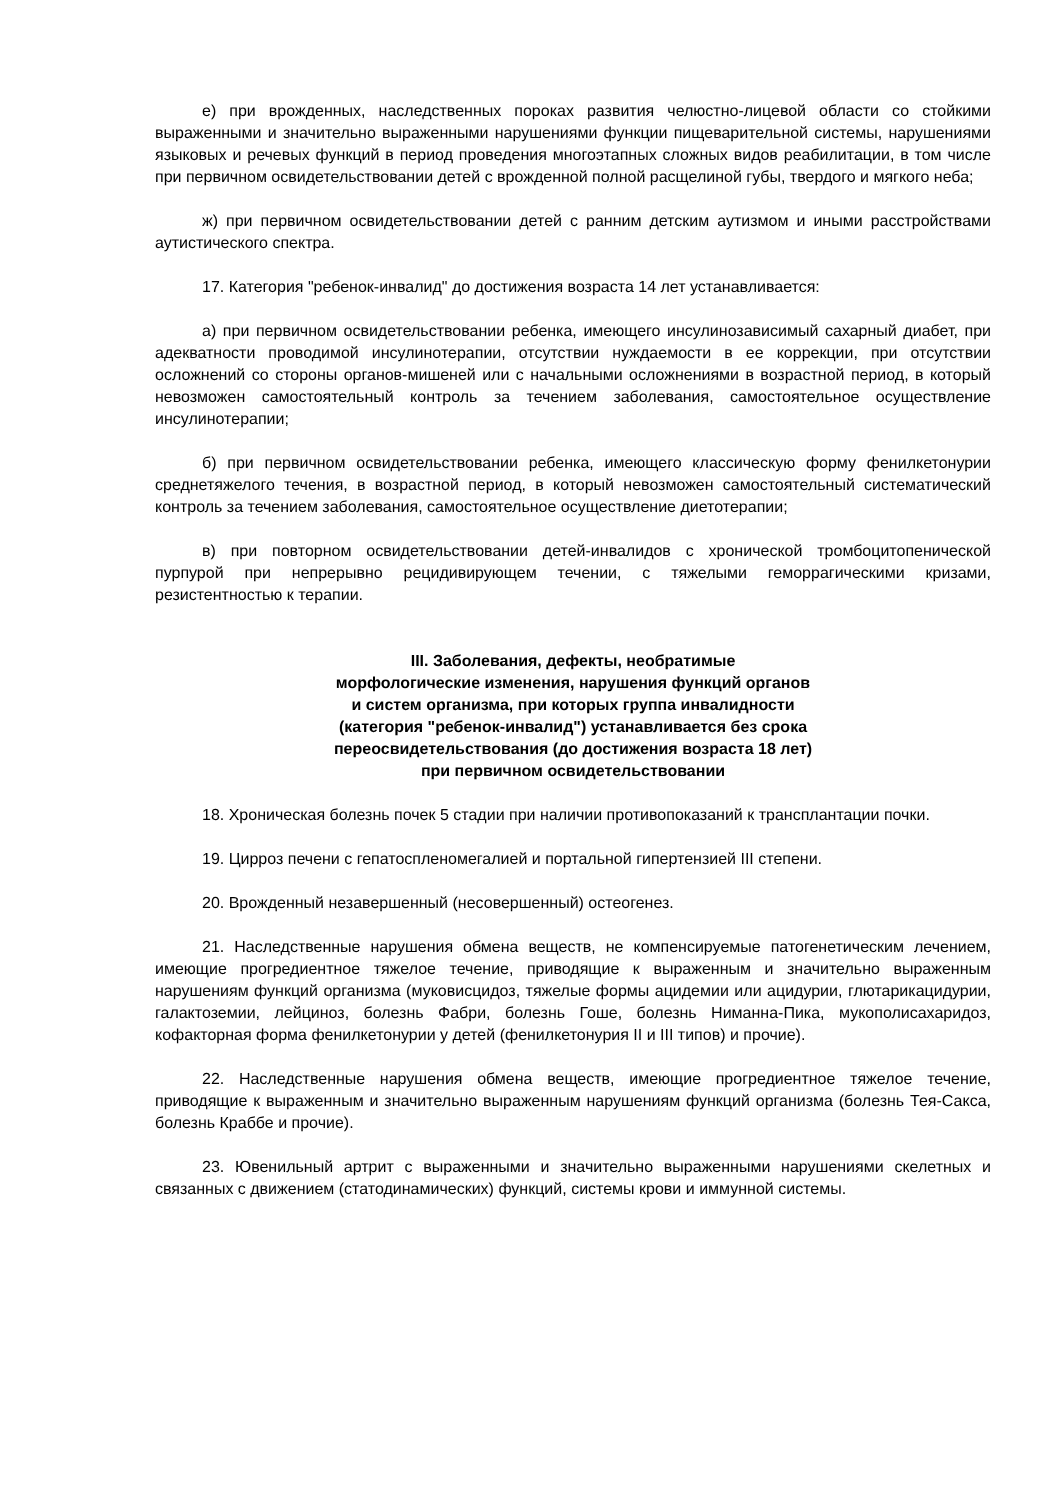е) при врожденных, наследственных пороках развития челюстно-лицевой области со стойкими выраженными и значительно выраженными нарушениями функции пищеварительной системы, нарушениями языковых и речевых функций в период проведения многоэтапных сложных видов реабилитации, в том числе при первичном освидетельствовании детей с врожденной полной расщелиной губы, твердого и мягкого неба;
ж) при первичном освидетельствовании детей с ранним детским аутизмом и иными расстройствами аутистического спектра.
17. Категория "ребенок-инвалид" до достижения возраста 14 лет устанавливается:
а) при первичном освидетельствовании ребенка, имеющего инсулинозависимый сахарный диабет, при адекватности проводимой инсулинотерапии, отсутствии нуждаемости в ее коррекции, при отсутствии осложнений со стороны органов-мишеней или с начальными осложнениями в возрастной период, в который невозможен самостоятельный контроль за течением заболевания, самостоятельное осуществление инсулинотерапии;
б) при первичном освидетельствовании ребенка, имеющего классическую форму фенилкетонурии среднетяжелого течения, в возрастной период, в который невозможен самостоятельный систематический контроль за течением заболевания, самостоятельное осуществление диетотерапии;
в) при повторном освидетельствовании детей-инвалидов с хронической тромбоцитопенической пурпурой при непрерывно рецидивирующем течении, с тяжелыми геморрагическими кризами, резистентностью к терапии.
III. Заболевания, дефекты, необратимые
морфологические изменения, нарушения функций органов
и систем организма, при которых группа инвалидности
(категория "ребенок-инвалид") устанавливается без срока
переосвидетельствования (до достижения возраста 18 лет)
при первичном освидетельствовании
18. Хроническая болезнь почек 5 стадии при наличии противопоказаний к трансплантации почки.
19. Цирроз печени с гепатоспленомегалией и портальной гипертензией III степени.
20. Врожденный незавершенный (несовершенный) остеогенез.
21. Наследственные нарушения обмена веществ, не компенсируемые патогенетическим лечением, имеющие прогредиентное тяжелое течение, приводящие к выраженным и значительно выраженным нарушениям функций организма (муковисцидоз, тяжелые формы ацидемии или ацидурии, глютарикацидурии, галактоземии, лейциноз, болезнь Фабри, болезнь Гоше, болезнь Ниманна-Пика, мукополисахаридоз, кофакторная форма фенилкетонурии у детей (фенилкетонурия II и III типов) и прочие).
22. Наследственные нарушения обмена веществ, имеющие прогредиентное тяжелое течение, приводящие к выраженным и значительно выраженным нарушениям функций организма (болезнь Тея-Сакса, болезнь Краббе и прочие).
23. Ювенильный артрит с выраженными и значительно выраженными нарушениями скелетных и связанных с движением (статодинамических) функций, системы крови и иммунной системы.